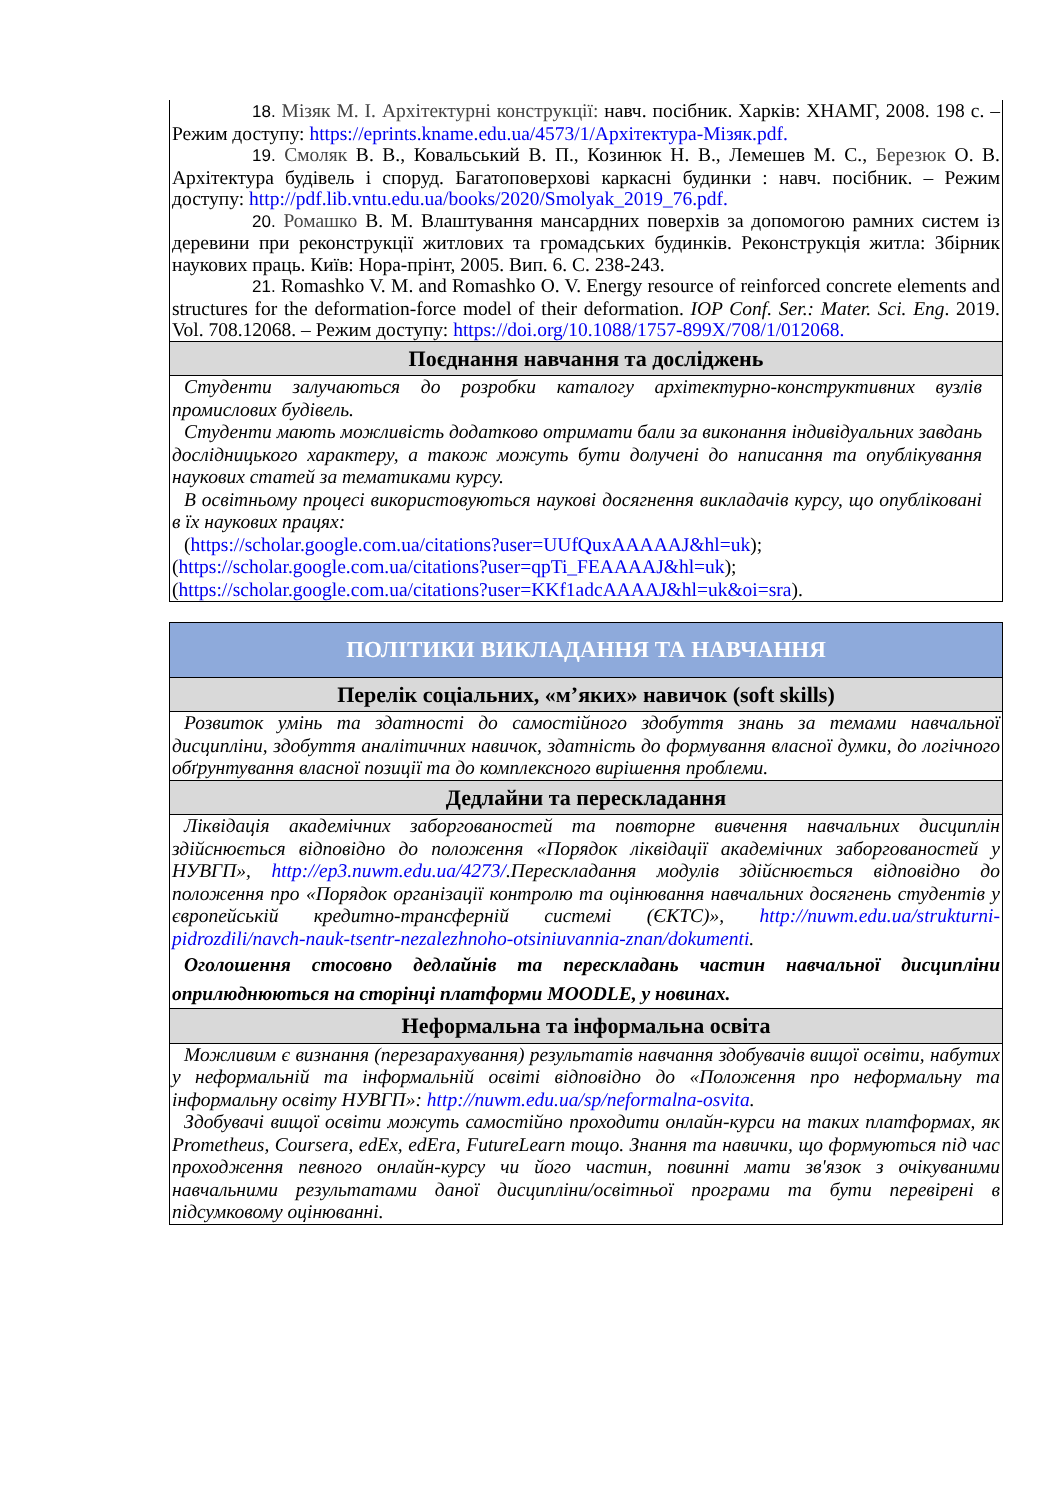| 18. Мізяк М. І. Архітектурні конструкції: навч. посібник. Харків: ХНАМГ, 2008. 198 с. – Режим доступу: https://eprints.kname.edu.ua/4573/1/Архітектура-Мізяк.pdf. 19. Смоляк В. В., Ковальський В. П., Козинюк Н. В., Лемешев М. С., Березюк О. В. Архітектура будівель і споруд. Багатоповерхові каркасні будинки : навч. посібник. – Режим доступу: http://pdf.lib.vntu.edu.ua/books/2020/Smolyak_2019_76.pdf. 20. Ромашко В. М. Влаштування мансардних поверхів за допомогою рамних систем із деревини при реконструкції житлових та громадських будинків. Реконструкція житла: Збірник наукових праць. Київ: Нора-прінт, 2005. Вип. 6. С. 238-243. 21. Romashko V. M. and Romashko O. V. Energy resource of reinforced concrete elements and structures for the deformation-force model of their deformation. IOP Conf. Ser.: Mater. Sci. Eng . 2019. Vol. 708.12068. – Режим доступу: https://doi.org/10.1088/1757-899X/708/1/012068. |
| Поєднання навчання та досліджень |
| Студенти залучаються до розробки каталогу архітектурно-конструктивних вузлів промислових будівель. Студенти мають можливість додатково отримати бали за виконання індивідуальних завдань дослідницького характеру, а також можуть бути долучені до написання та опублікування наукових статей за тематиками курсу. В освітньому процесі використовуються наукові досягнення викладачів курсу, що опубліковані в їх наукових працях: ( https://scholar.google.com.ua/citations?user=UUfQuxAAAAAJ&hl=uk ); ( https://scholar.google.com.ua/citations?user=qpTi_FEAAAAJ&hl=uk ); ( https://scholar.google.com.ua/citations?user=KKf1adcAAAAJ&hl=uk&oi=sra ). |
| ПОЛІТИКИ ВИКЛАДАННЯ ТА НАВЧАННЯ |
| Перелік соціальних, «м’яких» навичок (soft skills) |
| Розвиток умінь та здатності до самостійного здобуття знань за темами навчальної дисципліни, здобуття аналітичних навичок, здатність до формування власної думки, до логічного обґрунтування власної позиції та до комплексного вирішення проблеми. |
| Дедлайни та перескладання |
| Ліквідація академічних заборгованостей та повторне вивчення навчальних дисциплін здійснюється відповідно до положення «Порядок ліквідації академічних заборгованостей у НУВГП», http://ep3.nuwm.edu.ua/4273/ .Перескладання модулів здійснюється відповідно до положення про «Порядок організації контролю та оцінювання навчальних досягнень студентів у європейській кредитно-трансферній системі (ЄКТС)», http://nuwm.edu.ua/strukturni-pidrozdili/navch-nauk-tsentr-nezalezhnoho-otsiniuvannia-znan/dokumenti . Оголошення стосовно дедлайнів та перескладань частин навчальної дисципліни оприлюднюються на сторінці платформи MOODLE, у новинах. |
| Неформальна та інформальна освіта |
| Можливим є визнання (перезарахування) результатів навчання здобувачів вищої освіти, набутих у неформальній та інформальній освіті відповідно до «Положення про неформальну та інформальну освіту НУВГП»: http://nuwm.edu.ua/sp/neformalna-osvita . Здобувачі вищої освіти можуть самостійно проходити онлайн-курси на таких платформах, як Prometheus, Coursera, edEx, edEra, FutureLearn тощо. Знання та навички, що формуються під час проходження певного онлайн-курсу чи його частин, повинні мати зв'язок з очікуваними навчальними результатами даної дисципліни/освітньої програми та бути перевірені в підсумковому оцінюванні. |